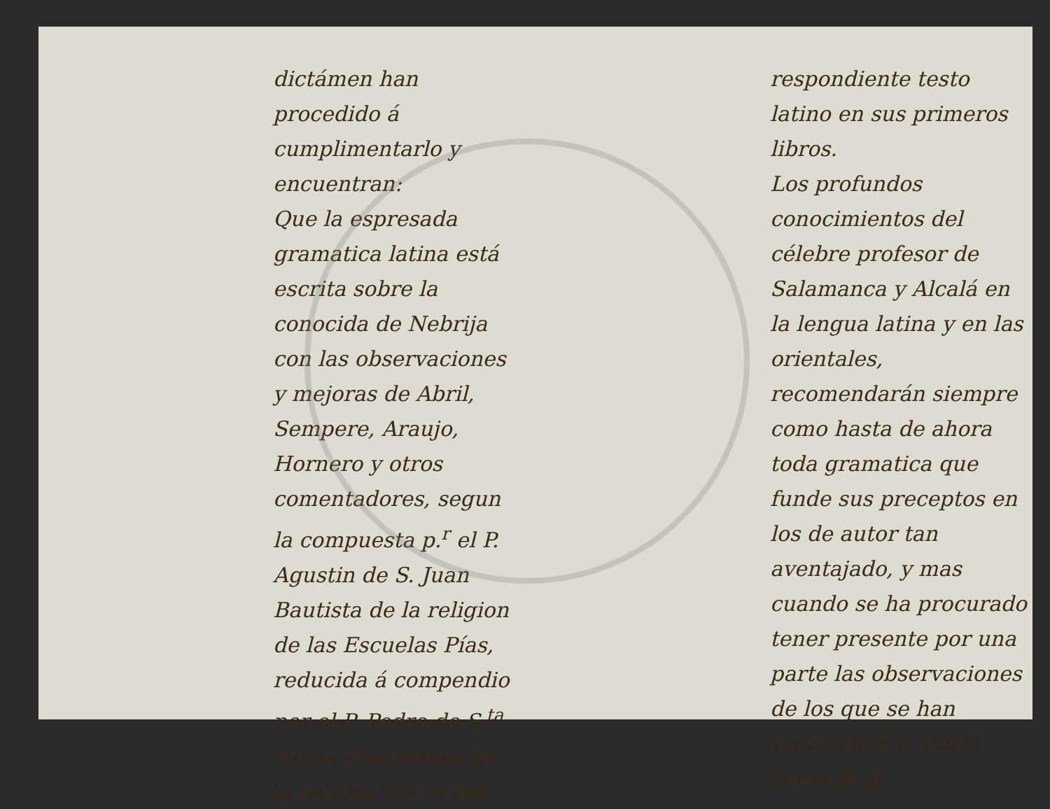dictámen han procedido á cumplimentarlo y encuentran:
Que la espresada gramatica latina está escrita sobre la conocida de Nebrija con las observaciones y mejoras de Abril, Sempere, Araujo, Hornero y otros comentadores, segun la compuesta p.<sup>r</sup> el P. Agustin de S. Juan Bautista de la religion de las Escuelas Pías, reducida á compendio por el P. Pedro de S.<sup>ta</sup> Maria Magdalena de la misma, con el cor-
respondiente testo latino en sus primeros libros.
Los profundos conocimientos del célebre profesor de Salamanca y Alcalá en la lengua latina y en las orientales, recomendarán siempre como hasta de ahora toda gramatica que funde sus preceptos en los de autor tan aventajado, y mas cuando se ha procurado tener presente por una parte las observaciones de los que se han dedicado á la dificil tarea de la